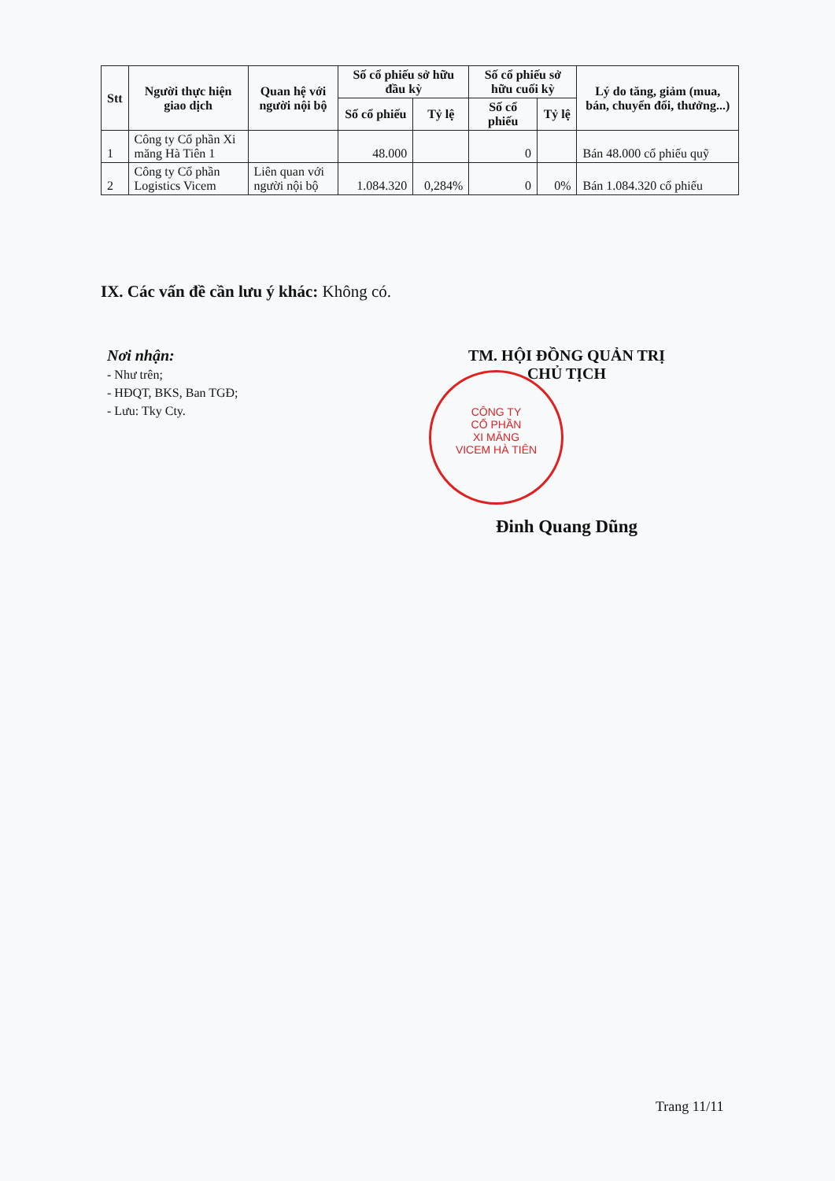| Stt | Người thực hiện giao dịch | Quan hệ với người nội bộ | Số cổ phiếu sở hữu đầu kỳ | | Số cổ phiếu sở hữu cuối kỳ | | Lý do tăng, giảm (mua, bán, chuyển đổi, thưởng...) |
| --- | --- | --- | --- | --- | --- | --- | --- |
| | | | Số cổ phiếu | Tỷ lệ | Số cổ phiếu | Tỷ lệ | |
| 1 | Công ty Cổ phần Xi măng Hà Tiên 1 | | 48.000 | | 0 | | Bán 48.000 cổ phiếu quỹ |
| 2 | Công ty Cổ phần Logistics Vicem | Liên quan với người nội bộ | 1.084.320 | 0,284% | 0 | 0% | Bán 1.084.320 cổ phiếu |
IX. Các vấn đề cần lưu ý khác: Không có.
Nơi nhận:
- Như trên;
- HĐQT, BKS, Ban TGĐ;
- Lưu: Tky Cty.
CÔNG TY
CỔ PHẦN
XI MĂNG
VICEM HÀ TIÊN
TM. HỘI ĐỒNG QUẢN TRỊ
CHỦ TỊCH
Đinh Quang Dũng
Trang 11/11